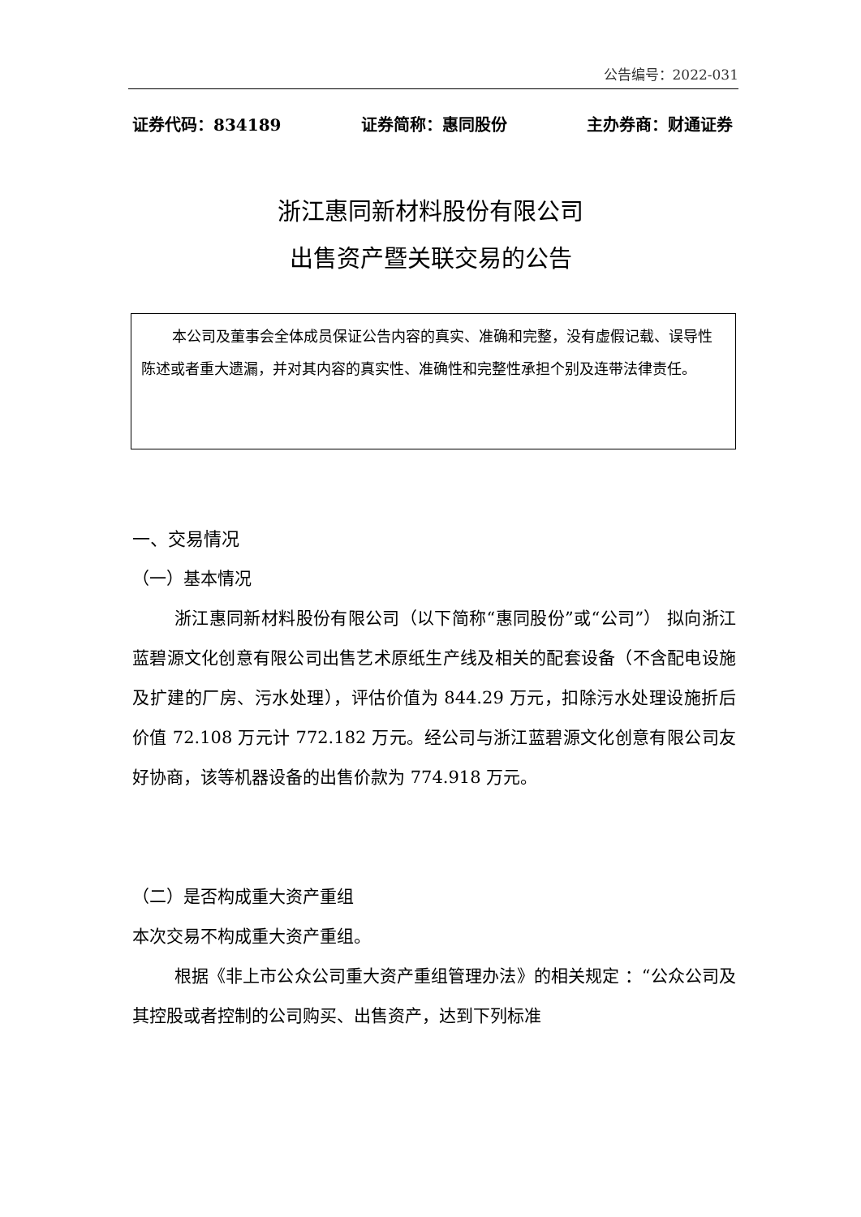公告编号：2022-031
证券代码：834189 证券简称：惠同股份 主办券商：财通证券
浙江惠同新材料股份有限公司
出售资产暨关联交易的公告
本公司及董事会全体成员保证公告内容的真实、准确和完整，没有虚假记载、误导性陈述或者重大遗漏，并对其内容的真实性、准确性和完整性承担个别及连带法律责任。
一、交易情况
（一）基本情况
浙江惠同新材料股份有限公司（以下简称“惠同股份”或“公司”） 拟向浙江蓝碧源文化创意有限公司出售艺术原纸生产线及相关的配套设备（不含配电设施及扩建的厂房、污水处理），评估价值为 844.29 万元，扣除污水处理设施折后价值 72.108 万元计 772.182 万元。经公司与浙江蓝碧源文化创意有限公司友好协商，该等机器设备的出售价款为 774.918 万元。
（二）是否构成重大资产重组
本次交易不构成重大资产重组。
根据《非上市公众公司重大资产重组管理办法》的相关规定 ：“公众公司及其控股或者控制的公司购买、出售资产，达到下列标准